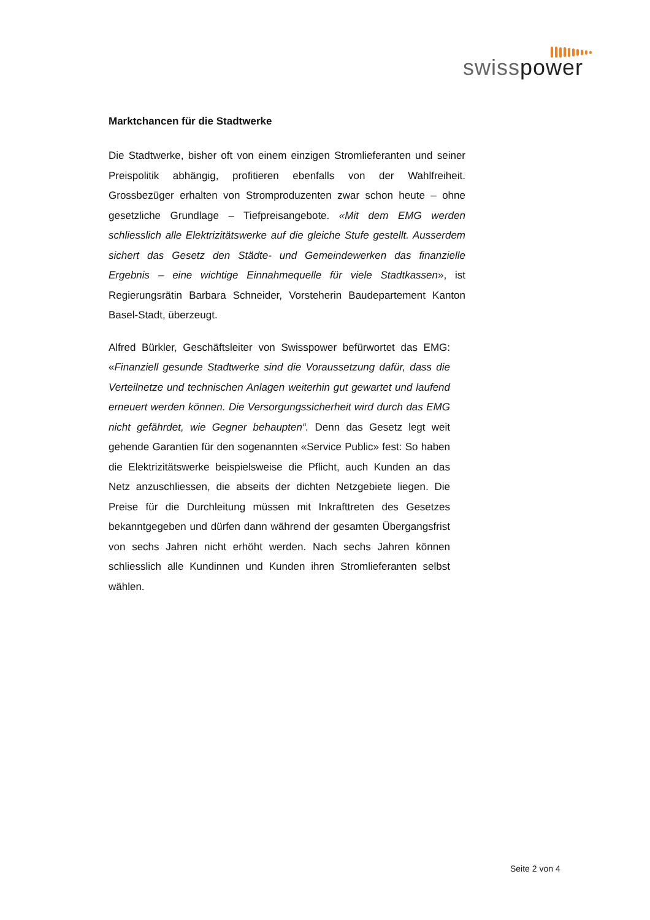swisspower
Marktchancen für die Stadtwerke
Die Stadtwerke, bisher oft von einem einzigen Stromlieferanten und seiner Preispolitik abhängig, profitieren ebenfalls von der Wahlfreiheit. Grossbezüger erhalten von Stromproduzenten zwar schon heute – ohne gesetzliche Grundlage – Tiefpreisangebote. «Mit dem EMG werden schliesslich alle Elektrizitätswerke auf die gleiche Stufe gestellt. Ausserdem sichert das Gesetz den Städte- und Gemeindewerken das finanzielle Ergebnis – eine wichtige Einnahmequelle für viele Stadtkassen», ist Regierungsrätin Barbara Schneider, Vorsteherin Baudepartement Kanton Basel-Stadt, überzeugt.
Alfred Bürkler, Geschäftsleiter von Swisspower befürwortet das EMG: «Finanziell gesunde Stadtwerke sind die Voraussetzung dafür, dass die Verteilnetze und technischen Anlagen weiterhin gut gewartet und laufend erneuert werden können. Die Versorgungssicherheit wird durch das EMG nicht gefährdet, wie Gegner behaupten“. Denn das Gesetz legt weit gehende Garantien für den sogenannten «Service Public» fest: So haben die Elektrizitätswerke beispielsweise die Pflicht, auch Kunden an das Netz anzuschliessen, die abseits der dichten Netzgebiete liegen. Die Preise für die Durchleitung müssen mit Inkrafttreten des Gesetzes bekanntgegeben und dürfen dann während der gesamten Übergangsfrist von sechs Jahren nicht erhöht werden. Nach sechs Jahren können schliesslich alle Kundinnen und Kunden ihren Stromlieferanten selbst wählen.
Seite 2 von 4